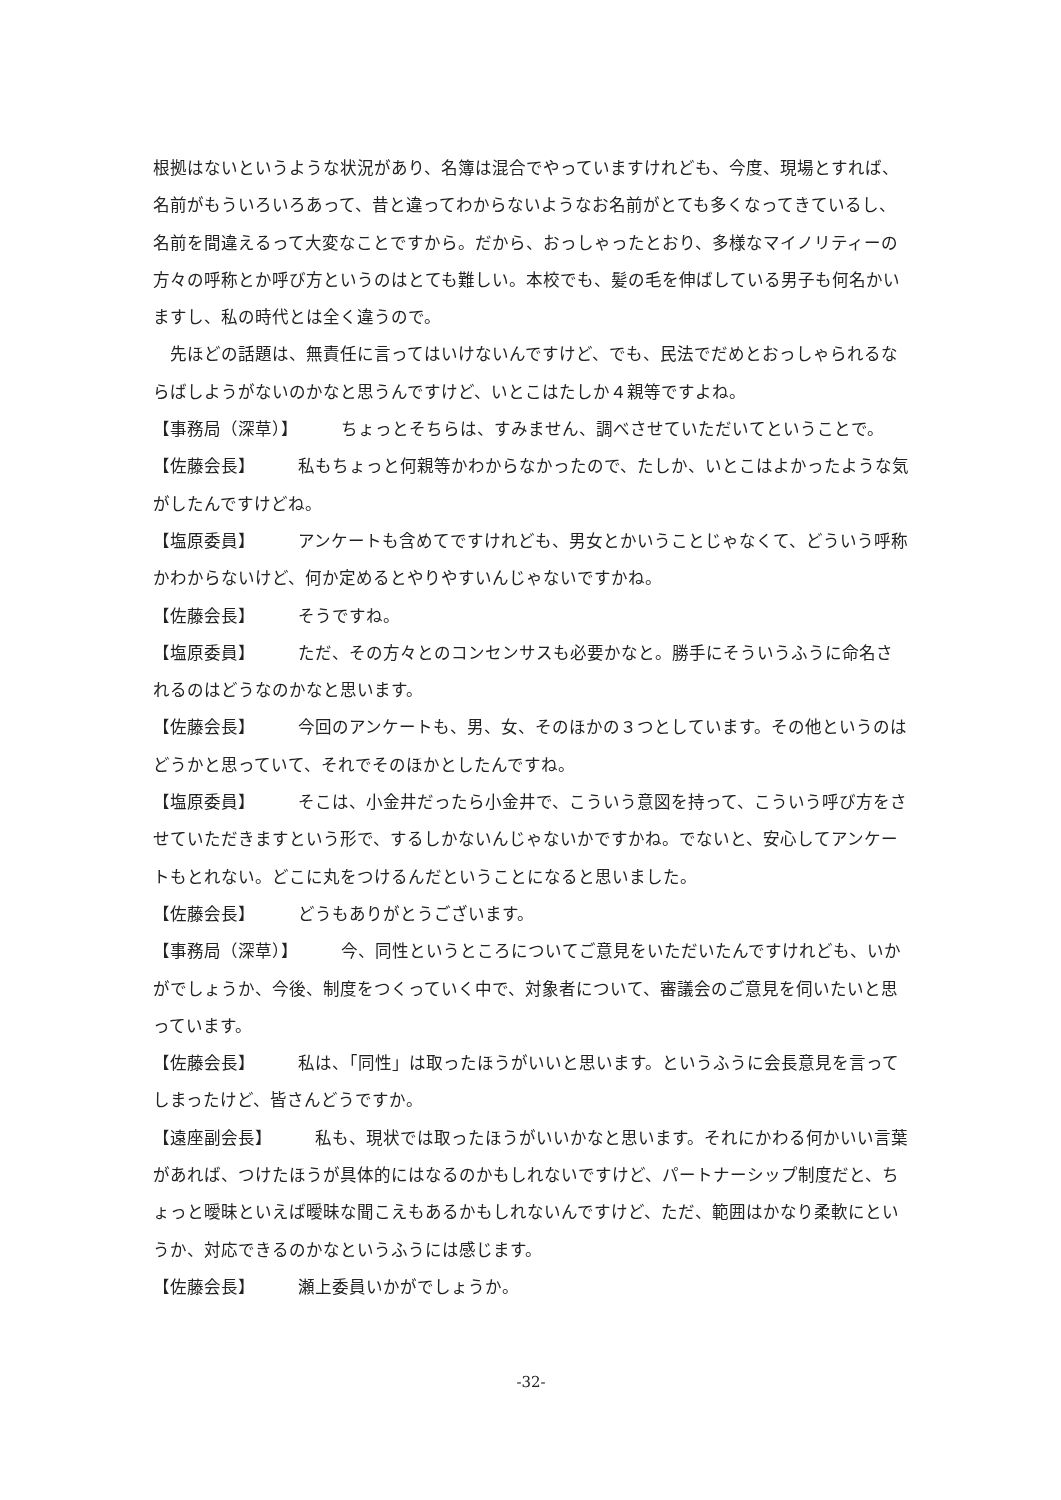根拠はないというような状況があり、名簿は混合でやっていますけれども、今度、現場とすれば、名前がもういろいろあって、昔と違ってわからないようなお名前がとても多くなってきているし、名前を間違えるって大変なことですから。だから、おっしゃったとおり、多様なマイノリティーの方々の呼称とか呼び方というのはとても難しい。本校でも、髪の毛を伸ばしている男子も何名かいますし、私の時代とは全く違うので。
　先ほどの話題は、無責任に言ってはいけないんですけど、でも、民法でだめとおっしゃられるならばしようがないのかなと思うんですけど、いとこはたしか４親等ですよね。
【事務局（深草）】 ちょっとそちらは、すみません、調べさせていただいてということで。
【佐藤会長】 私もちょっと何親等かわからなかったので、たしか、いとこはよかったような気がしたんですけどね。
【塩原委員】 アンケートも含めてですけれども、男女とかいうことじゃなくて、どういう呼称かわからないけど、何か定めるとやりやすいんじゃないですかね。
【佐藤会長】 そうですね。
【塩原委員】 ただ、その方々とのコンセンサスも必要かなと。勝手にそういうふうに命名されるのはどうなのかなと思います。
【佐藤会長】 今回のアンケートも、男、女、そのほかの３つとしています。その他というのはどうかと思っていて、それでそのほかとしたんですね。
【塩原委員】 そこは、小金井だったら小金井で、こういう意図を持って、こういう呼び方をさせていただきますという形で、するしかないんじゃないかですかね。でないと、安心してアンケートもとれない。どこに丸をつけるんだということになると思いました。
【佐藤会長】 どうもありがとうございます。
【事務局（深草）】 今、同性というところについてご意見をいただいたんですけれども、いかがでしょうか、今後、制度をつくっていく中で、対象者について、審議会のご意見を伺いたいと思っています。
【佐藤会長】 私は、「同性」は取ったほうがいいと思います。というふうに会長意見を言ってしまったけど、皆さんどうですか。
【遠座副会長】 私も、現状では取ったほうがいいかなと思います。それにかわる何かいい言葉があれば、つけたほうが具体的にはなるのかもしれないですけど、パートナーシップ制度だと、ちょっと曖昧といえば曖昧な聞こえもあるかもしれないんですけど、ただ、範囲はかなり柔軟にというか、対応できるのかなというふうには感じます。
【佐藤会長】 瀬上委員いかがでしょうか。
-32-